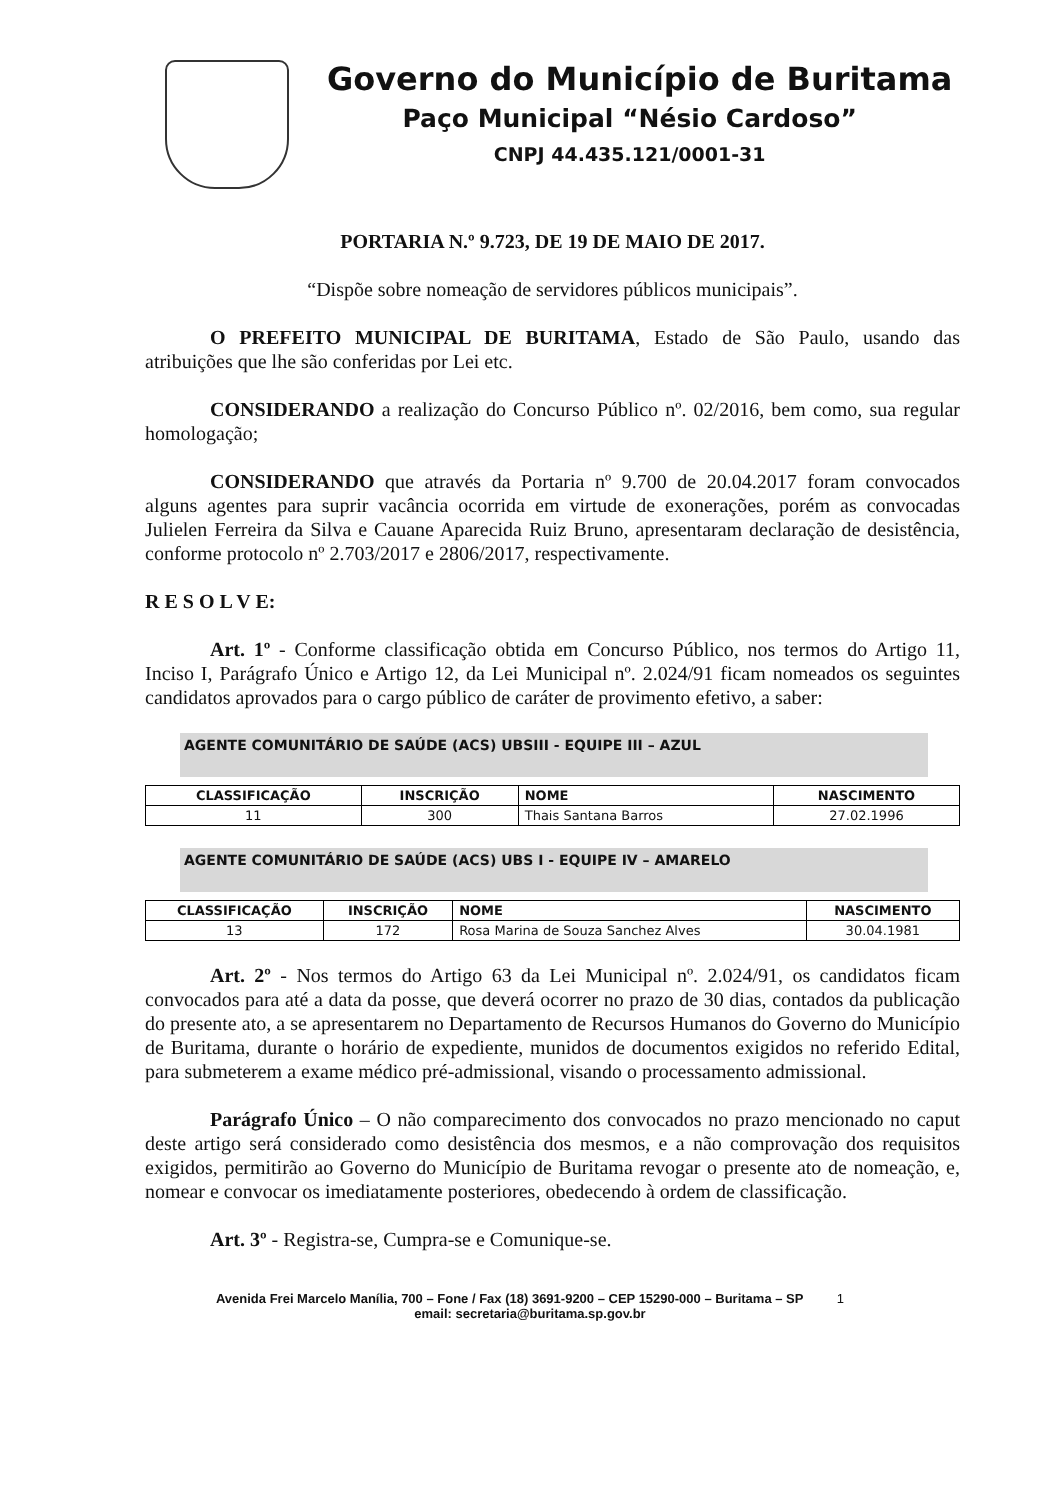Governo do Município de Buritama
Paço Municipal “Nésio Cardoso”
CNPJ 44.435.121/0001-31
PORTARIA N.º 9.723, DE 19 DE MAIO DE 2017.
“Dispõe sobre nomeação de servidores públicos municipais”.
O PREFEITO MUNICIPAL DE BURITAMA, Estado de São Paulo, usando das atribuições que lhe são conferidas por Lei etc.
CONSIDERANDO a realização do Concurso Público nº. 02/2016, bem como, sua regular homologação;
CONSIDERANDO que através da Portaria nº 9.700 de 20.04.2017 foram convocados alguns agentes para suprir vacância ocorrida em virtude de exonerações, porém as convocadas Julielen Ferreira da Silva e Cauane Aparecida Ruiz Bruno, apresentaram declaração de desistência, conforme protocolo nº 2.703/2017 e 2806/2017, respectivamente.
R E S O L V E:
Art. 1º - Conforme classificação obtida em Concurso Público, nos termos do Artigo 11, Inciso I, Parágrafo Único e Artigo 12, da Lei Municipal nº. 2.024/91 ficam nomeados os seguintes candidatos aprovados para o cargo público de caráter de provimento efetivo, a saber:
AGENTE COMUNITÁRIO DE SAÚDE (ACS) UBSIII - EQUIPE III – AZUL
| CLASSIFICAÇÃO | INSCRIÇÃO | NOME | NASCIMENTO |
| --- | --- | --- | --- |
| 11 | 300 | Thais Santana Barros | 27.02.1996 |
AGENTE COMUNITÁRIO DE SAÚDE (ACS) UBS I - EQUIPE IV – AMARELO
| CLASSIFICAÇÃO | INSCRIÇÃO | NOME | NASCIMENTO |
| --- | --- | --- | --- |
| 13 | 172 | Rosa Marina de Souza Sanchez Alves | 30.04.1981 |
Art. 2º - Nos termos do Artigo 63 da Lei Municipal nº. 2.024/91, os candidatos ficam convocados para até a data da posse, que deverá ocorrer no prazo de 30 dias, contados da publicação do presente ato, a se apresentarem no Departamento de Recursos Humanos do Governo do Município de Buritama, durante o horário de expediente, munidos de documentos exigidos no referido Edital, para submeterem a exame médico pré-admissional, visando o processamento admissional.
Parágrafo Único – O não comparecimento dos convocados no prazo mencionado no caput deste artigo será considerado como desistência dos mesmos, e a não comprovação dos requisitos exigidos, permitirão ao Governo do Município de Buritama revogar o presente ato de nomeação, e, nomear e convocar os imediatamente posteriores, obedecendo à ordem de classificação.
Art. 3º - Registra-se, Cumpra-se e Comunique-se.
Avenida Frei Marcelo Manília, 700 – Fone / Fax (18) 3691-9200 – CEP 15290-000 – Buritama – SP 1
email: secretaria@buritama.sp.gov.br